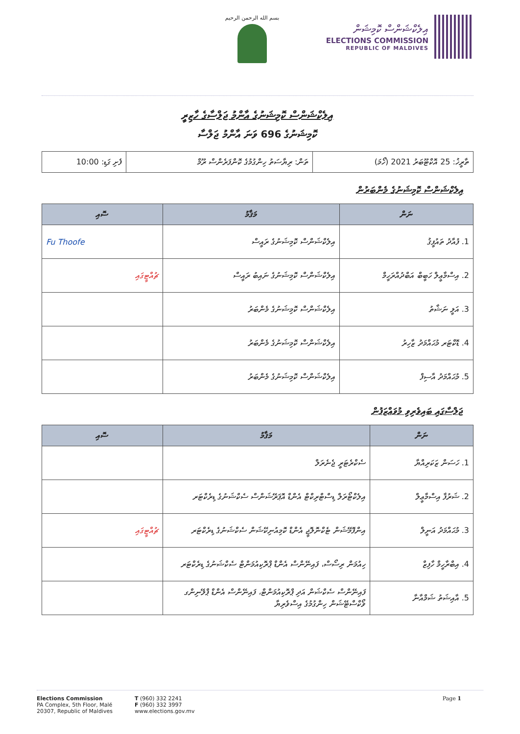بسم الله الرحمن الرحيم
އިލެކްޝަންސް ކޮމިޝަން
ELECTIONS COMMISSION
REPUBLIC OF MALDIVES
އިލެކްޝަންސް ކޮމިޝަނުގެ އާންމު ޖަލްސާގެ ހާޒިރީ
ކޮމިޝަނުގެ 696 ވަނަ އާންމު ޖަލްސާ
| ތާރީޚު: 25 އޮކްޓޫބަރު 2021 (ހޯމަ) | ތަން: ރިޔާސަތު ހިންގުމުގެ ކޮންފަރެންސް ރޫމް | ފެށި ގަޑި: 10:00 |
އިލެކްޝަންސް ކޮމިޝަނުގެ މެންބަރުން
| ނަން | މަޤާމު | ސޮއި |
| --- | --- | --- |
| 1. ފުއާދު ތައުފީޤު | އިލެކްޝަންސް ކޮމިޝަނުގެ ރައީސް | Fu Thoofe |
| 2. އިސްމާޢީލް ހަބީބް އަބްދުއްރަހީމް | އިލެކްޝަންސް ކޮމިޝަނުގެ ނައިބު ރައީސް | ޗުއްޓީގައި |
| 3. އަލީ ނަޝާތު | އިލެކްޝަންސް ކޮމިޝަނުގެ މެންބަރު | |
| 4. ޑޮކްޓަރ މުޙައްމަދު ޒާހިރު | އިލެކްޝަންސް ކޮމިޝަނުގެ މެންބަރު | |
| 5. މުޙައްމަދު އާސިފް | އިލެކްޝަންސް ކޮމިޝަނުގެ މެންބަރު | |
ޖަލްސާގައި ބައިވެރިވި މުވައްޒަފުން
| ނަން | މަޤާމު | ސޮއި |
| --- | --- | --- |
| 1. ހަސަން ޒަކަރިއްޔާ | ސެކްރެޓަރީ ޖެނެރަލް | |
| 2. ޝަރުފާ އިސްމާޢީލް | އިލެކްޓޯރަލް ޑިސްޓްރިކްޓް އެންޑް އޮޕަރޭޝަންސް ސެކްޝަނުގެ ޑިރެކްޓަރ | |
| 3. މުޙައްމަދު އަނީލް | އިންފޮމޭޝަން ޓެކްނޮލޮޖީ އެންޑް ކޮމިއުނިކޭޝަން ސެކްޝަނުގެ ޑިރެކްޓަރ | ޗުއްޓީގައި |
| 4. އިބްރާހީމް ހާފިޒް | ހިއުމަން ރިސޯސް، ފައިނޭންސް އެންޑް ޕްރޮކިއުމަންޓް ސެކްޝަނުގެ ޑިރެކްޓަރ | |
| 5. އާއިޝަތު ޝަމްއާނާ | ފައިނޭންސް ސެކްޝަން އަދި ޕްރޮކިއުމަންޓް، ފައިނޭންސް އެންޑް ޕްލޭނިންގ ވޯކްސްޓޭޝަން ހިންގުމުގެ އިސްވެރިޔާ | |
Elections Commission
PA Complex, 5th Floor, Malé
20307, Republic of Maldives
T (960) 332 2241
F (960) 332 3997
www.elections.gov.mv
Page 1